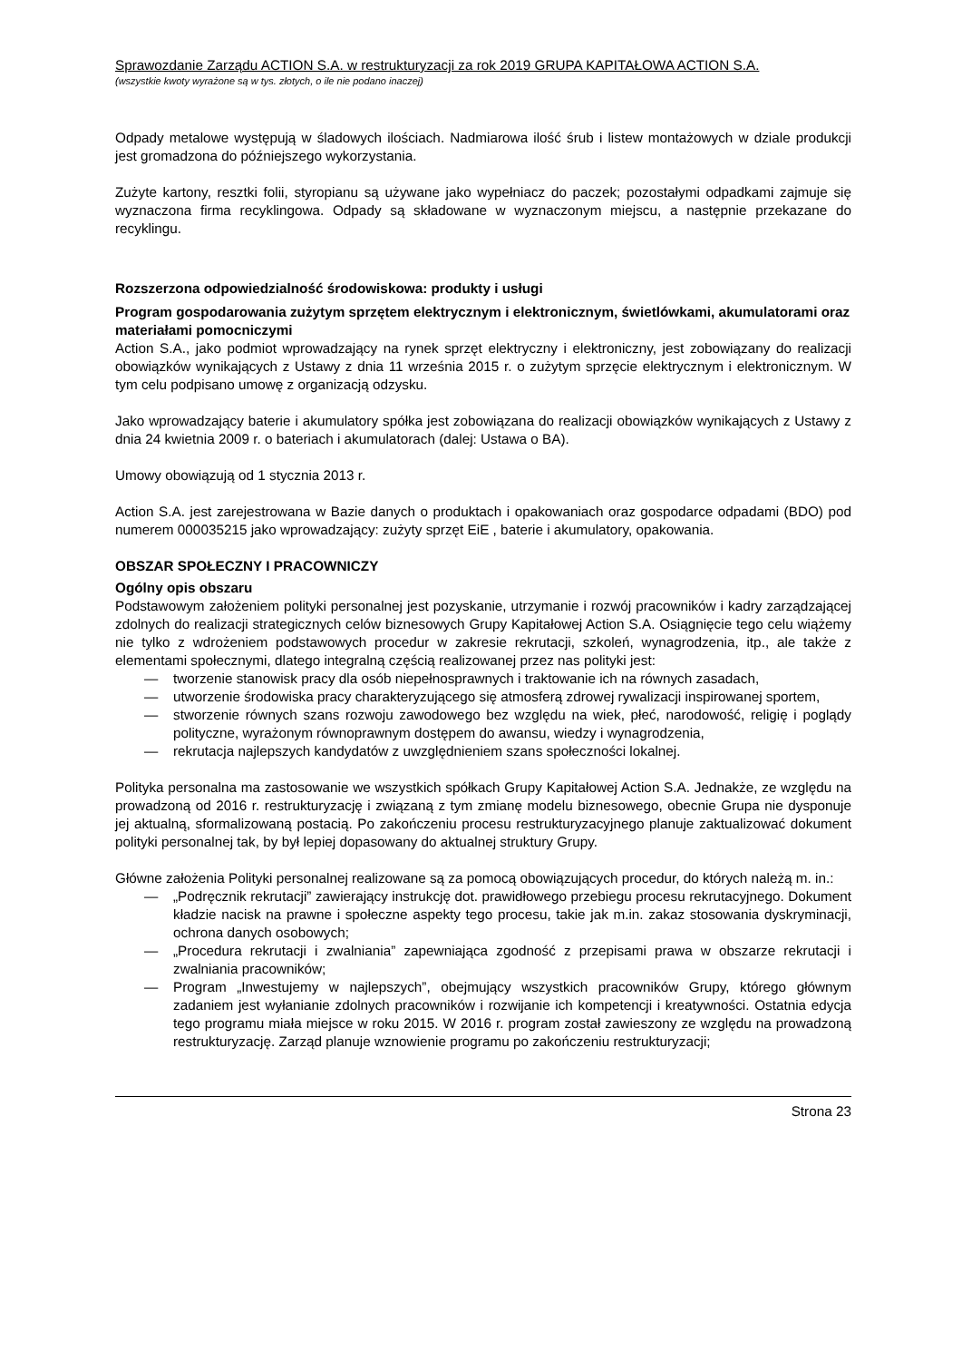Sprawozdanie Zarządu ACTION S.A. w restrukturyzacji za rok 2019 GRUPA KAPITAŁOWA ACTION S.A.
(wszystkie kwoty wyrażone są w tys. złotych, o ile nie podano inaczej)
Odpady metalowe występują w śladowych ilościach. Nadmiarowa ilość śrub i listew montażowych w dziale produkcji jest gromadzona do późniejszego wykorzystania.
Zużyte kartony, resztki folii, styropianu są używane jako wypełniacz do paczek; pozostałymi odpadkami zajmuje się wyznaczona firma recyklingowa. Odpady są składowane w wyznaczonym miejscu, a następnie przekazane do recyklingu.
Rozszerzona odpowiedzialność środowiskowa: produkty i usługi
Program gospodarowania zużytym sprzętem elektrycznym i elektronicznym, świetlówkami, akumulatorami oraz materiałami pomocniczymi
Action S.A., jako podmiot wprowadzający na rynek sprzęt elektryczny i elektroniczny, jest zobowiązany do realizacji obowiązków wynikających z Ustawy z dnia 11 września 2015 r. o zużytym sprzęcie elektrycznym i elektronicznym. W tym celu podpisano umowę z organizacją odzysku.
Jako wprowadzający baterie i akumulatory spółka jest zobowiązana do realizacji obowiązków wynikających z Ustawy z dnia 24 kwietnia 2009 r. o bateriach i akumulatorach (dalej: Ustawa o BA).
Umowy obowiązują od 1 stycznia 2013 r.
Action S.A. jest zarejestrowana w Bazie danych o produktach i opakowaniach oraz gospodarce odpadami (BDO) pod numerem 000035215 jako wprowadzający: zużyty sprzęt EiE , baterie i akumulatory, opakowania.
OBSZAR SPOŁECZNY I PRACOWNICZY
Ogólny opis obszaru
Podstawowym założeniem polityki personalnej jest pozyskanie, utrzymanie i rozwój pracowników i kadry zarządzającej zdolnych do realizacji strategicznych celów biznesowych Grupy Kapitałowej Action S.A. Osiągnięcie tego celu wiążemy nie tylko z wdrożeniem podstawowych procedur w zakresie rekrutacji, szkoleń, wynagrodzenia, itp., ale także z elementami społecznymi, dlatego integralną częścią realizowanej przez nas polityki jest:
— tworzenie stanowisk pracy dla osób niepełnosprawnych i traktowanie ich na równych zasadach,
— utworzenie środowiska pracy charakteryzującego się atmosferą zdrowej rywalizacji inspirowanej sportem,
— stworzenie równych szans rozwoju zawodowego bez względu na wiek, płeć, narodowość, religię i poglądy polityczne, wyrażonym równoprawnym dostępem do awansu, wiedzy i wynagrodzenia,
— rekrutacja najlepszych kandydatów z uwzględnieniem szans społeczności lokalnej.
Polityka personalna ma zastosowanie we wszystkich spółkach Grupy Kapitałowej Action S.A. Jednakże, ze względu na prowadzoną od 2016 r. restrukturyzację i związaną z tym zmianę modelu biznesowego, obecnie Grupa nie dysponuje jej aktualną, sformalizowaną postacią. Po zakończeniu procesu restrukturyzacyjnego planuje zaktualizować dokument polityki personalnej tak, by był lepiej dopasowany do aktualnej struktury Grupy.
Główne założenia Polityki personalnej realizowane są za pomocą obowiązujących procedur, do których należą m. in.:
— „Podręcznik rekrutacji” zawierający instrukcję dot. prawidłowego przebiegu procesu rekrutacyjnego. Dokument kładzie nacisk na prawne i społeczne aspekty tego procesu, takie jak m.in. zakaz stosowania dyskryminacji, ochrona danych osobowych;
— „Procedura rekrutacji i zwalniania” zapewniająca zgodność z przepisami prawa w obszarze rekrutacji i zwalniania pracowników;
— Program „Inwestujemy w najlepszych”, obejmujący wszystkich pracowników Grupy, którego głównym zadaniem jest wyłanianie zdolnych pracowników i rozwijanie ich kompetencji i kreatywności. Ostatnia edycja tego programu miała miejsce w roku 2015. W 2016 r. program został zawieszony ze względu na prowadzoną restrukturyzację. Zarząd planuje wznowienie programu po zakończeniu restrukturyzacji;
Strona 23